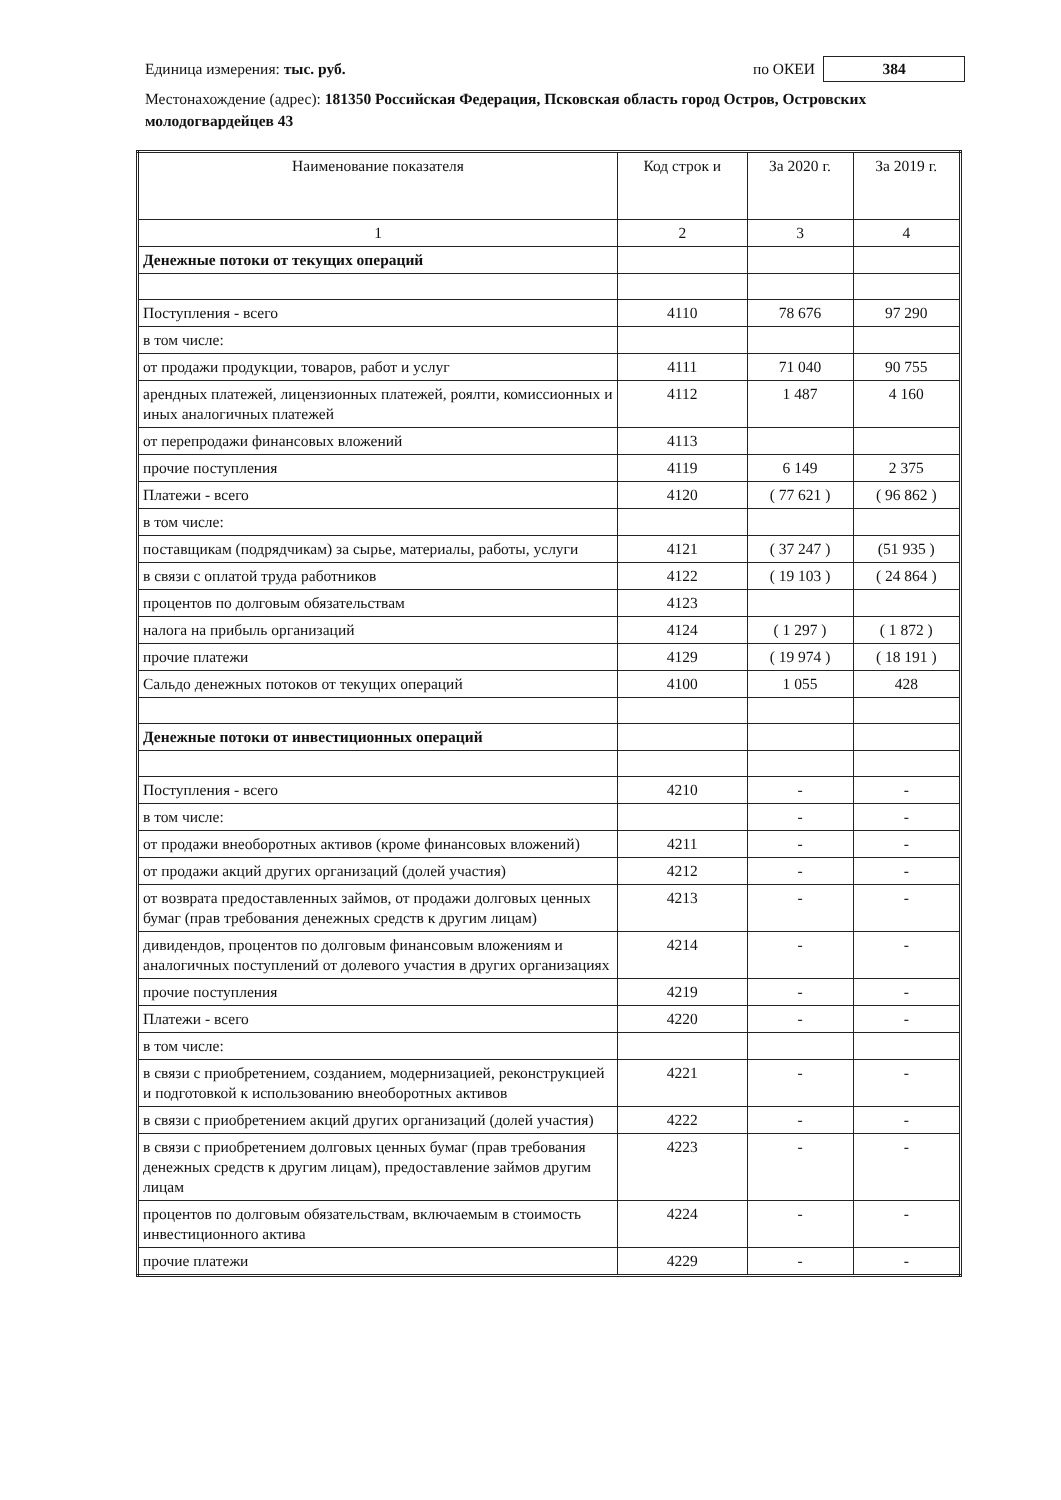Единица измерения: тыс. руб. по ОКЕИ 384
Местонахождение (адрес): 181350 Российская Федерация, Псковская область город Остров, Островских молодогвардейцев 43
| Наименование показателя | Код строк и | За 2020 г. | За 2019 г. |
| --- | --- | --- | --- |
| 1 | 2 | 3 | 4 |
| Денежные потоки от текущих операций | | | |
| Поступления - всего | 4110 | 78 676 | 97 290 |
| в том числе: | | | |
| от продажи продукции, товаров, работ и услуг | 4111 | 71 040 | 90 755 |
| арендных платежей, лицензионных платежей, роялти, комиссионных и иных аналогичных платежей | 4112 | 1 487 | 4 160 |
| от перепродажи финансовых вложений | 4113 | | |
| прочие поступления | 4119 | 6 149 | 2 375 |
| Платежи - всего | 4120 | ( 77 621 ) | ( 96 862 ) |
| в том числе: | | | |
| поставщикам (подрядчикам) за сырье, материалы, работы, услуги | 4121 | ( 37 247 ) | (51 935 ) |
| в связи с оплатой труда работников | 4122 | ( 19 103 ) | ( 24 864 ) |
| процентов по долговым обязательствам | 4123 | | |
| налога на прибыль организаций | 4124 | ( 1 297 ) | ( 1 872 ) |
| прочие платежи | 4129 | ( 19 974 ) | ( 18 191 ) |
| Сальдо денежных потоков от текущих операций | 4100 | 1 055 | 428 |
| Денежные потоки от инвестиционных операций | | | |
| Поступления - всего | 4210 | - | - |
| в том числе: | | - | - |
| от продажи внеоборотных активов (кроме финансовых вложений) | 4211 | - | - |
| от продажи акций других организаций (долей участия) | 4212 | - | - |
| от возврата предоставленных займов, от продажи долговых ценных бумаг (прав требования денежных средств к другим лицам) | 4213 | - | - |
| дивидендов, процентов по долговым финансовым вложениям и аналогичных поступлений от долевого участия в других организациях | 4214 | - | - |
| прочие поступления | 4219 | - | - |
| Платежи - всего | 4220 | - | - |
| в том числе: | | | |
| в связи с приобретением, созданием, модернизацией, реконструкцией и подготовкой к использованию внеоборотных активов | 4221 | - | - |
| в связи с приобретением акций других организаций (долей участия) | 4222 | - | - |
| в связи с приобретением долговых ценных бумаг (прав требования денежных средств к другим лицам), предоставление займов другим лицам | 4223 | - | - |
| процентов по долговым обязательствам, включаемым в стоимость инвестиционного актива | 4224 | - | - |
| прочие платежи | 4229 | - | - |